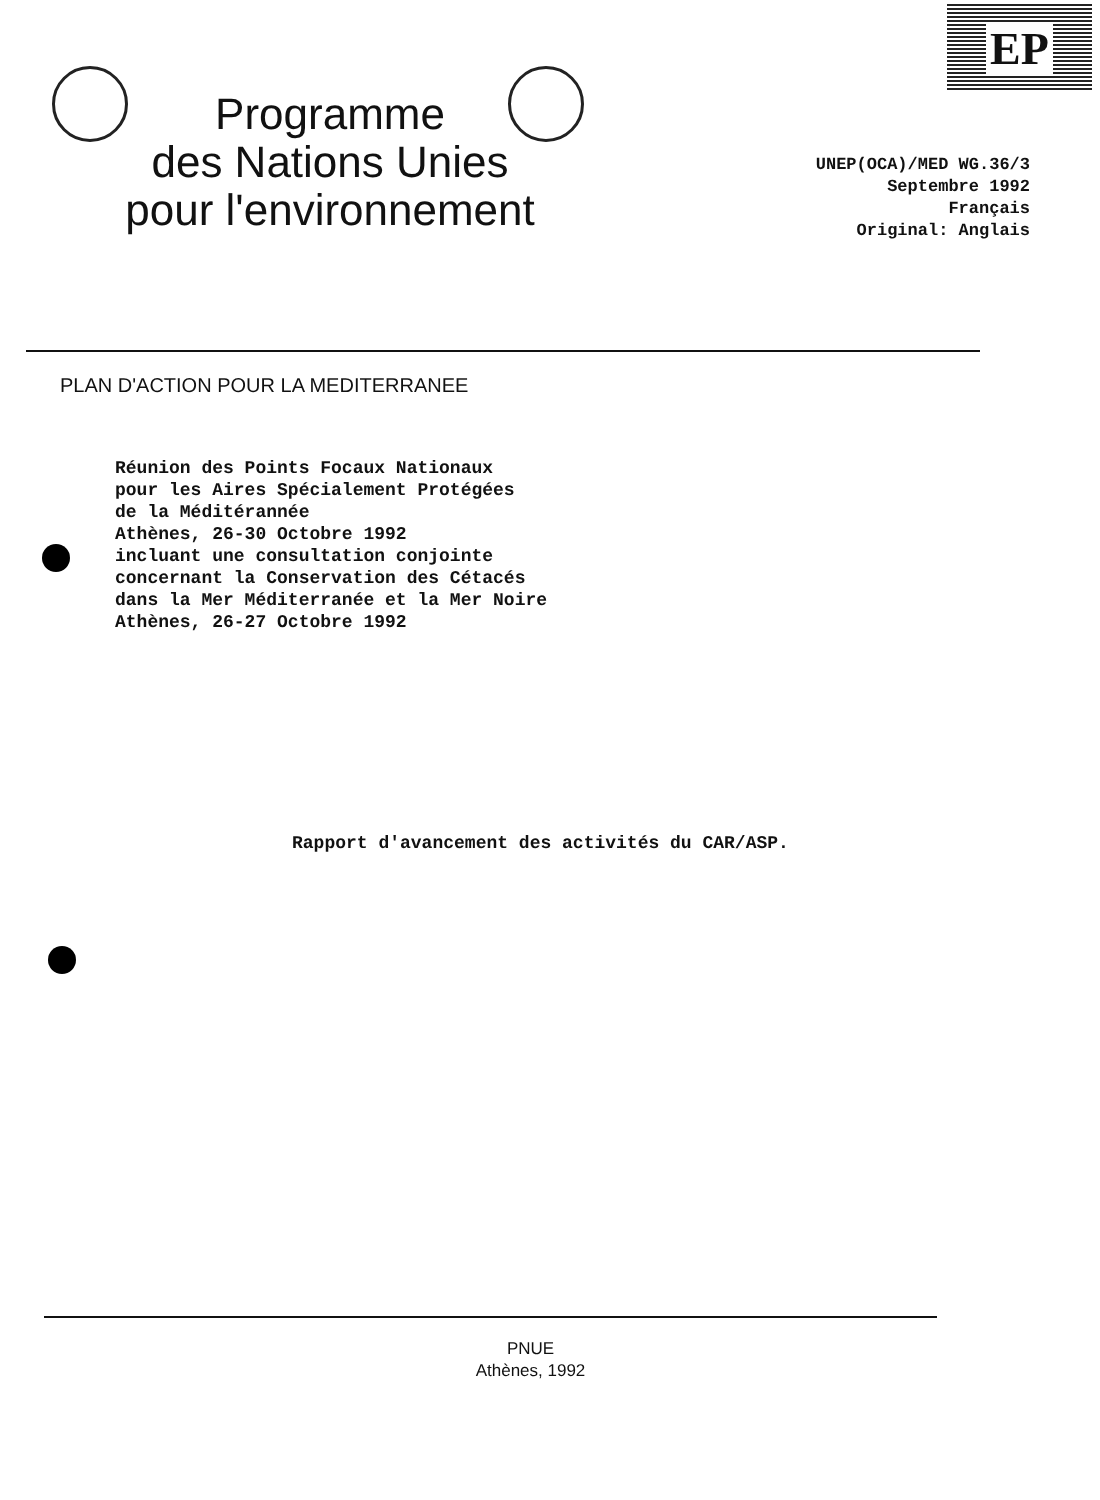Programme
des Nations Unies
pour l'environnement
EP
UNEP(OCA)/MED WG.36/3
Septembre 1992
Français
Original: Anglais
PLAN D'ACTION POUR LA MEDITERRANEE
Réunion des Points Focaux Nationaux
pour les Aires Spécialement Protégées
de la Méditérannée
Athènes, 26-30 Octobre 1992
incluant une consultation conjointe
concernant la Conservation des Cétacés
dans la Mer Méditerranée et la Mer Noire
Athènes, 26-27 Octobre 1992
Rapport d'avancement des activités du CAR/ASP.
PNUE
Athènes, 1992